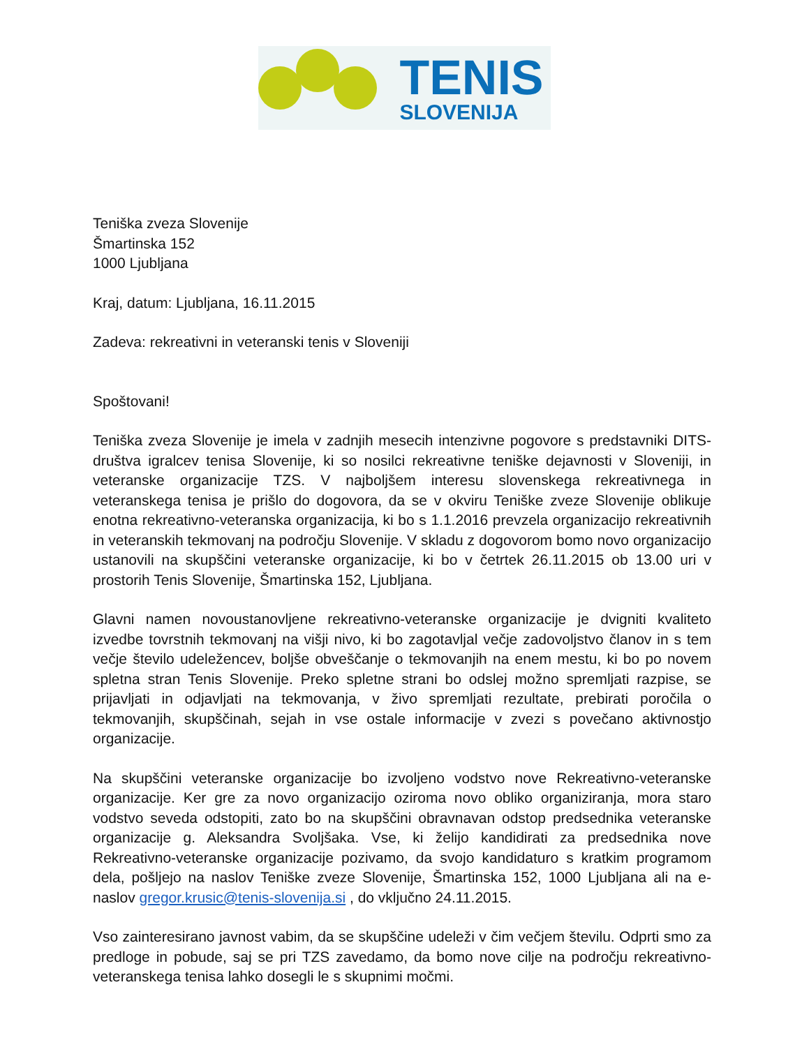TENIS
SLOVENIJA
Teniška zveza Slovenije
Šmartinska 152
1000 Ljubljana
Kraj, datum: Ljubljana, 16.11.2015
Zadeva: rekreativni in veteranski tenis v Sloveniji
Spoštovani!
Teniška zveza Slovenije je imela v zadnjih mesecih intenzivne pogovore s predstavniki DITS-društva igralcev tenisa Slovenije, ki so nosilci rekreativne teniške dejavnosti v Sloveniji, in veteranske organizacije TZS. V najboljšem interesu slovenskega rekreativnega in veteranskega tenisa je prišlo do dogovora, da se v okviru Teniške zveze Slovenije oblikuje enotna rekreativno-veteranska organizacija, ki bo s 1.1.2016 prevzela organizacijo rekreativnih in veteranskih tekmovanj na področju Slovenije. V skladu z dogovorom bomo novo organizacijo ustanovili na skupščini veteranske organizacije, ki bo v četrtek 26.11.2015 ob 13.00 uri v prostorih Tenis Slovenije, Šmartinska 152, Ljubljana.
Glavni namen novoustanovljene rekreativno-veteranske organizacije je dvigniti kvaliteto izvedbe tovrstnih tekmovanj na višji nivo, ki bo zagotavljal večje zadovoljstvo članov in s tem večje število udeležencev, boljše obveščanje o tekmovanjih na enem mestu, ki bo po novem spletna stran Tenis Slovenije. Preko spletne strani bo odslej možno spremljati razpise, se prijavljati in odjavljati na tekmovanja, v živo spremljati rezultate, prebirati poročila o tekmovanjih, skupščinah, sejah in vse ostale informacije v zvezi s povečano aktivnostjo organizacije.
Na skupščini veteranske organizacije bo izvoljeno vodstvo nove Rekreativno-veteranske organizacije. Ker gre za novo organizacijo oziroma novo obliko organiziranja, mora staro vodstvo seveda odstopiti, zato bo na skupščini obravnavan odstop predsednika veteranske organizacije g. Aleksandra Svoljšaka. Vse, ki želijo kandidirati za predsednika nove Rekreativno-veteranske organizacije pozivamo, da svojo kandidaturo s kratkim programom dela, pošljejo na naslov Teniške zveze Slovenije, Šmartinska 152, 1000 Ljubljana ali na e-naslov gregor.krusic@tenis-slovenija.si , do vključno 24.11.2015.
Vso zainteresirano javnost vabim, da se skupščine udeleži v čim večjem številu. Odprti smo za predloge in pobude, saj se pri TZS zavedamo, da bomo nove cilje na področju rekreativno-veteranskega tenisa lahko dosegli le s skupnimi močmi.